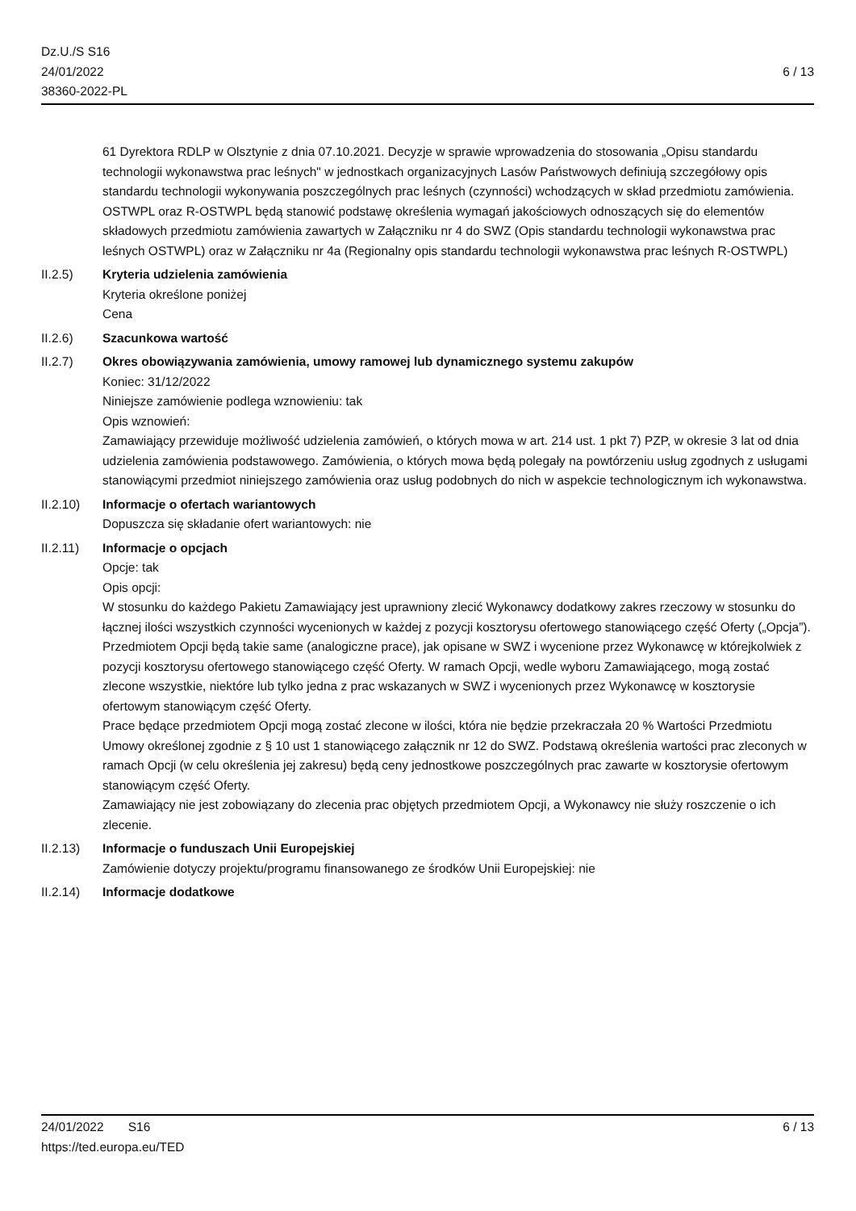Dz.U./S S16
24/01/2022
38360-2022-PL
6 / 13
61 Dyrektora RDLP w Olsztynie z dnia 07.10.2021. Decyzje w sprawie wprowadzenia do stosowania „Opisu standardu technologii wykonawstwa prac leśnych" w jednostkach organizacyjnych Lasów Państwowych definiują szczegółowy opis standardu technologii wykonywania poszczególnych prac leśnych (czynności) wchodzących w skład przedmiotu zamówienia. OSTWPL oraz R-OSTWPL będą stanowić podstawę określenia wymagań jakościowych odnoszących się do elementów składowych przedmiotu zamówienia zawartych w Załączniku nr 4 do SWZ (Opis standardu technologii wykonawstwa prac leśnych OSTWPL) oraz w Załączniku nr 4a (Regionalny opis standardu technologii wykonawstwa prac leśnych R-OSTWPL)
II.2.5) Kryteria udzielenia zamówienia
Kryteria określone poniżej
Cena
II.2.6) Szacunkowa wartość
II.2.7) Okres obowiązywania zamówienia, umowy ramowej lub dynamicznego systemu zakupów
Koniec: 31/12/2022
Niniejsze zamówienie podlega wznowieniu: tak
Opis wznowień:
Zamawiający przewiduje możliwość udzielenia zamówień, o których mowa w art. 214 ust. 1 pkt 7) PZP, w okresie 3 lat od dnia udzielenia zamówienia podstawowego. Zamówienia, o których mowa będą polegały na powtórzeniu usług zgodnych z usługami stanowiącymi przedmiot niniejszego zamówienia oraz usług podobnych do nich w aspekcie technologicznym ich wykonawstwa.
II.2.10) Informacje o ofertach wariantowych
Dopuszcza się składanie ofert wariantowych: nie
II.2.11) Informacje o opcjach
Opcje: tak
Opis opcji:
W stosunku do każdego Pakietu Zamawiający jest uprawniony zlecić Wykonawcy dodatkowy zakres rzeczowy w stosunku do łącznej ilości wszystkich czynności wycenionych w każdej z pozycji kosztorysu ofertowego stanowiącego część Oferty („Opcja”). Przedmiotem Opcji będą takie same (analogiczne prace), jak opisane w SWZ i wycenione przez Wykonawcę w którejkolwiek z pozycji kosztorysu ofertowego stanowiącego część Oferty. W ramach Opcji, wedle wyboru Zamawiającego, mogą zostać zlecone wszystkie, niektóre lub tylko jedna z prac wskazanych w SWZ i wycenionych przez Wykonawcę w kosztorysie ofertowym stanowiącym część Oferty.
Prace będące przedmiotem Opcji mogą zostać zlecone w ilości, która nie będzie przekraczała 20 % Wartości Przedmiotu Umowy określonej zgodnie z § 10 ust 1 stanowiącego załącznik nr 12 do SWZ. Podstawą określenia wartości prac zleconych w ramach Opcji (w celu określenia jej zakresu) będą ceny jednostkowe poszczególnych prac zawarte w kosztorysie ofertowym stanowiącym część Oferty.
Zamawiający nie jest zobowiązany do zlecenia prac objętych przedmiotem Opcji, a Wykonawcy nie służy roszczenie o ich zlecenie.
II.2.13) Informacje o funduszach Unii Europejskiej
Zamówienie dotyczy projektu/programu finansowanego ze środków Unii Europejskiej: nie
II.2.14) Informacje dodatkowe
24/01/2022 S16 6 / 13
https://ted.europa.eu/TED